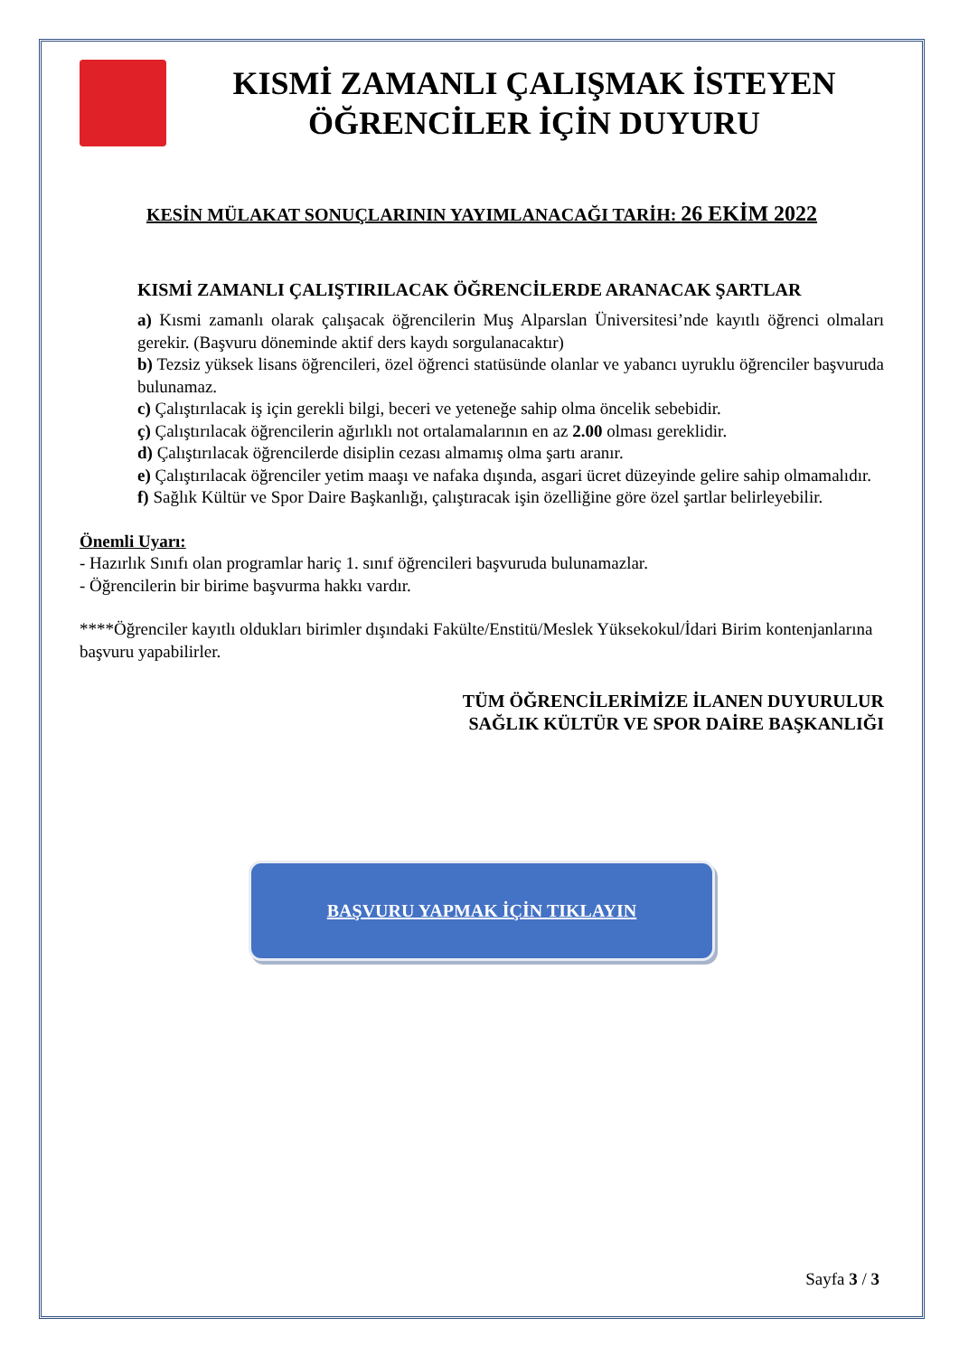KISMİ ZAMANLI ÇALIŞMAK İSTEYEN ÖĞRENCİLER İÇİN DUYURU
KESİN MÜLAKAT SONUÇLARININ YAYIMLANACAĞI TARİH: 26 EKİM 2022
KISMİ ZAMANLI ÇALIŞTIRILACAK ÖĞRENCİLERDE ARANACAK ŞARTLAR
a) Kısmi zamanlı olarak çalışacak öğrencilerin Muş Alparslan Üniversitesi’nde kayıtlı öğrenci olmaları gerekir. (Başvuru döneminde aktif ders kaydı sorgulanacaktır)
b) Tezsiz yüksek lisans öğrencileri, özel öğrenci statüsünde olanlar ve yabancı uyruklu öğrenciler başvuruda bulunamaz.
c) Çalıştırılacak iş için gerekli bilgi, beceri ve yeteneğe sahip olma öncelik sebebidir.
ç) Çalıştırılacak öğrencilerin ağırlıklı not ortalamalarının en az 2.00 olması gereklidir.
d) Çalıştırılacak öğrencilerde disiplin cezası almamış olma şartı aranır.
e) Çalıştırılacak öğrenciler yetim maaşı ve nafaka dışında, asgari ücret düzeyinde gelire sahip olmamalıdır.
f) Sağlık Kültür ve Spor Daire Başkanlığı, çalıştıracak işin özelliğine göre özel şartlar belirleyebilir.
Önemli Uyarı:
- Hazırlık Sınıfı olan programlar hariç 1. sınıf öğrencileri başvuruda bulunamazlar.
- Öğrencilerin bir birime başvurma hakkı vardır.
****Öğrenciler kayıtlı oldukları birimler dışındaki Fakülte/Enstitü/Meslek Yüksekokul/İdari Birim kontenjanlarına başvuru yapabilirler.
TÜM ÖĞRENCİLERİMİZE İLANEN DUYURULUR
SAĞLIK KÜLTÜR VE SPOR DAİRE BAŞKANLIĞI
BAŞVURU YAPMAK İÇİN TIKLAYIN
Sayfa 3 / 3